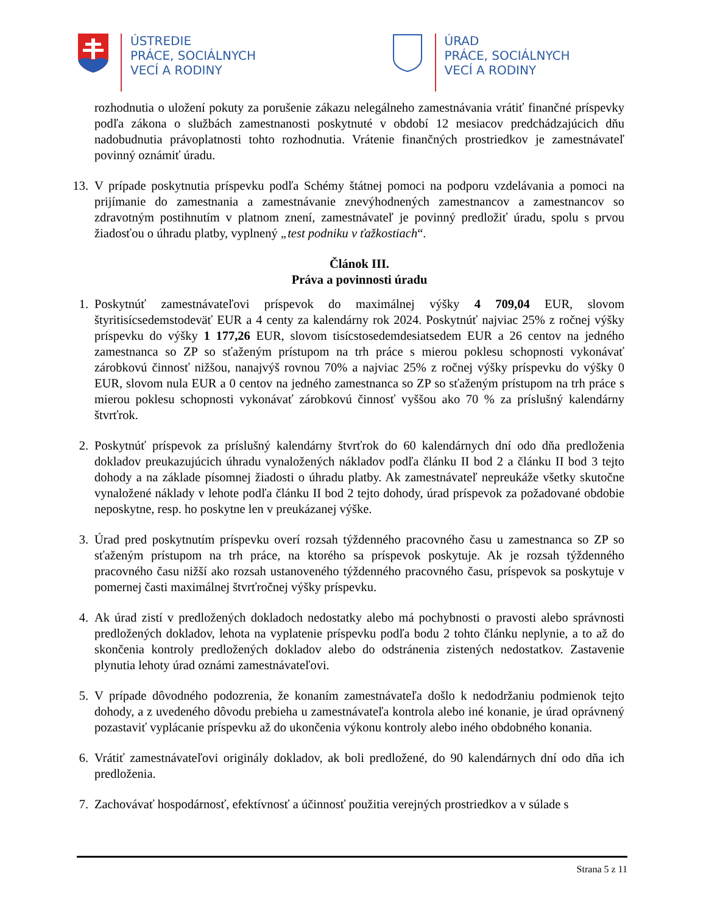ÚSTREDIE
PRÁCE, SOCIÁLNYCH
VECÍ A RODINY
ÚRAD
PRÁCE, SOCIÁLNYCH
VECÍ A RODINY
rozhodnutia o uložení pokuty za porušenie zákazu nelegálneho zamestnávania vrátiť finančné príspevky podľa zákona o službách zamestnanosti poskytnuté v období 12 mesiacov predchádzajúcich dňu nadobudnutia právoplatnosti tohto rozhodnutia. Vrátenie finančných prostriedkov je zamestnávateľ povinný oznámiť úradu.
13.
V prípade poskytnutia príspevku podľa Schémy štátnej pomoci na podporu vzdelávania a pomoci na prijímanie do zamestnania a zamestnávanie znevýhodnených zamestnancov a zamestnancov so zdravotným postihnutím v platnom znení, zamestnávateľ je povinný predložiť úradu, spolu s prvou žiadosťou o úhradu platby, vyplnený „test podniku v ťažkostiach“.
Článok III.
Práva a povinnosti úradu
1.
Poskytnúť zamestnávateľovi príspevok do maximálnej výšky 4 709,04 EUR, slovom štyritisícsedemstodeväť EUR a 4 centy za kalendárny rok 2024. Poskytnúť najviac 25% z ročnej výšky príspevku do výšky 1 177,26 EUR, slovom tisícstosedemdesiatsedem EUR a 26 centov na jedného zamestnanca so ZP so sťaženým prístupom na trh práce s mierou poklesu schopnosti vykonávať zárobkovú činnosť nižšou, nanajvýš rovnou 70% a najviac 25% z ročnej výšky príspevku do výšky 0 EUR, slovom nula EUR a 0 centov na jedného zamestnanca so ZP so sťaženým prístupom na trh práce s mierou poklesu schopnosti vykonávať zárobkovú činnosť vyššou ako 70 % za príslušný kalendárny štvrťrok.
2.
Poskytnúť príspevok za príslušný kalendárny štvrťrok do 60 kalendárnych dní odo dňa predloženia dokladov preukazujúcich úhradu vynaložených nákladov podľa článku II bod 2 a článku II bod 3 tejto dohody a na základe písomnej žiadosti o úhradu platby. Ak zamestnávateľ nepreukáže všetky skutočne vynaložené náklady v lehote podľa článku II bod 2 tejto dohody, úrad príspevok za požadované obdobie neposkytne, resp. ho poskytne len v preukázanej výške.
3.
Úrad pred poskytnutím príspevku overí rozsah týždenného pracovného času u zamestnanca so ZP so sťaženým prístupom na trh práce, na ktorého sa príspevok poskytuje. Ak je rozsah týždenného pracovného času nižší ako rozsah ustanoveného týždenného pracovného času, príspevok sa poskytuje v pomernej časti maximálnej štvrťročnej výšky príspevku.
4.
Ak úrad zistí v predložených dokladoch nedostatky alebo má pochybnosti o pravosti alebo správnosti predložených dokladov, lehota na vyplatenie príspevku podľa bodu 2 tohto článku neplynie, a to až do skončenia kontroly predložených dokladov alebo do odstránenia zistených nedostatkov. Zastavenie plynutia lehoty úrad oznámi zamestnávateľovi.
5.
V prípade dôvodného podozrenia, že konaním zamestnávateľa došlo k nedodržaniu podmienok tejto dohody, a z uvedeného dôvodu prebieha u zamestnávateľa kontrola alebo iné konanie, je úrad oprávnený pozastaviť vyplácanie príspevku až do ukončenia výkonu kontroly alebo iného obdobného konania.
6.
Vrátiť zamestnávateľovi originály dokladov, ak boli predložené, do 90 kalendárnych dní odo dňa ich predloženia.
7.
Zachovávať hospodárnosť, efektívnosť a účinnosť použitia verejných prostriedkov a v súlade s
Strana 5 z 11